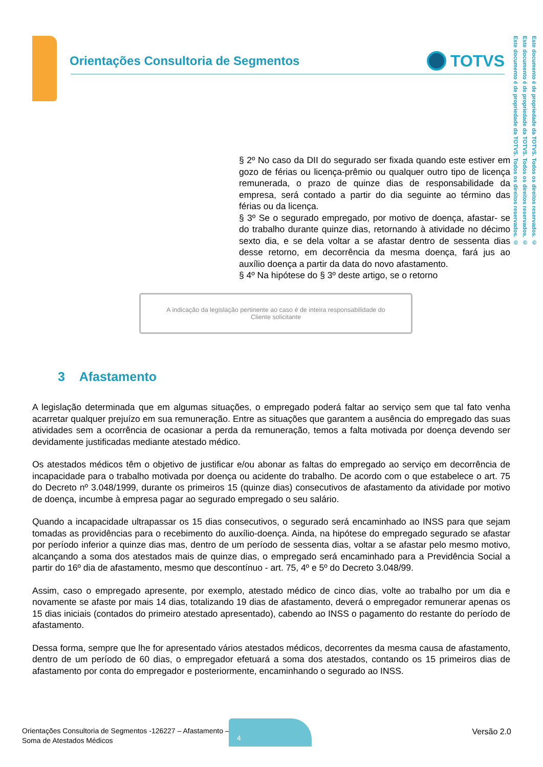Orientações Consultoria de Segmentos
TOTVS
Este documento é de propriedade da TOTVS. Todos os direitos reservados. ©
Este documento é de propriedade da TOTVS. Todos os direitos reservados. ©
Este documento é de propriedade da TOTVS. Todos os direitos reservados. ©
§ 2º No caso da DII do segurado ser fixada quando este estiver em gozo de férias ou licença-prêmio ou qualquer outro tipo de licença remunerada, o prazo de quinze dias de responsabilidade da empresa, será contado a partir do dia seguinte ao término das férias ou da licença.
§ 3º Se o segurado empregado, por motivo de doença, afastar- se do trabalho durante quinze dias, retornando à atividade no décimo sexto dia, e se dela voltar a se afastar dentro de sessenta dias desse retorno, em decorrência da mesma doença, fará jus ao auxílio doença a partir da data do novo afastamento.
§ 4º Na hipótese do § 3º deste artigo, se o retorno
A indicação da legislação pertinente ao caso é de inteira responsabilidade do Cliente solicitante
3 Afastamento
A legislação determinada que em algumas situações, o empregado poderá faltar ao serviço sem que tal fato venha acarretar qualquer prejuízo em sua remuneração. Entre as situações que garantem a ausência do empregado das suas atividades sem a ocorrência de ocasionar a perda da remuneração, temos a falta motivada por doença devendo ser devidamente justificadas mediante atestado médico.
Os atestados médicos têm o objetivo de justificar e/ou abonar as faltas do empregado ao serviço em decorrência de incapacidade para o trabalho motivada por doença ou acidente do trabalho. De acordo com o que estabelece o art. 75 do Decreto nº 3.048/1999, durante os primeiros 15 (quinze dias) consecutivos de afastamento da atividade por motivo de doença, incumbe à empresa pagar ao segurado empregado o seu salário.
Quando a incapacidade ultrapassar os 15 dias consecutivos, o segurado será encaminhado ao INSS para que sejam tomadas as providências para o recebimento do auxílio-doença. Ainda, na hipótese do empregado segurado se afastar por período inferior a quinze dias mas, dentro de um período de sessenta dias, voltar a se afastar pelo mesmo motivo, alcançando a soma dos atestados mais de quinze dias, o empregado será encaminhado para a Previdência Social a partir do 16º dia de afastamento, mesmo que descontínuo - art. 75, 4º e 5º do Decreto 3.048/99.
Assim, caso o empregado apresente, por exemplo, atestado médico de cinco dias, volte ao trabalho por um dia e novamente se afaste por mais 14 dias, totalizando 19 dias de afastamento, deverá o empregador remunerar apenas os 15 dias iniciais (contados do primeiro atestado apresentado), cabendo ao INSS o pagamento do restante do período de afastamento.
Dessa forma, sempre que lhe for apresentado vários atestados médicos, decorrentes da mesma causa de afastamento, dentro de um período de 60 dias, o empregador efetuará a soma dos atestados, contando os 15 primeiros dias de afastamento por conta do empregador e posteriormente, encaminhando o segurado ao INSS.
Orientações Consultoria de Segmentos -126227 – Afastamento –
Soma de Atestados Médicos
4
Versão 2.0